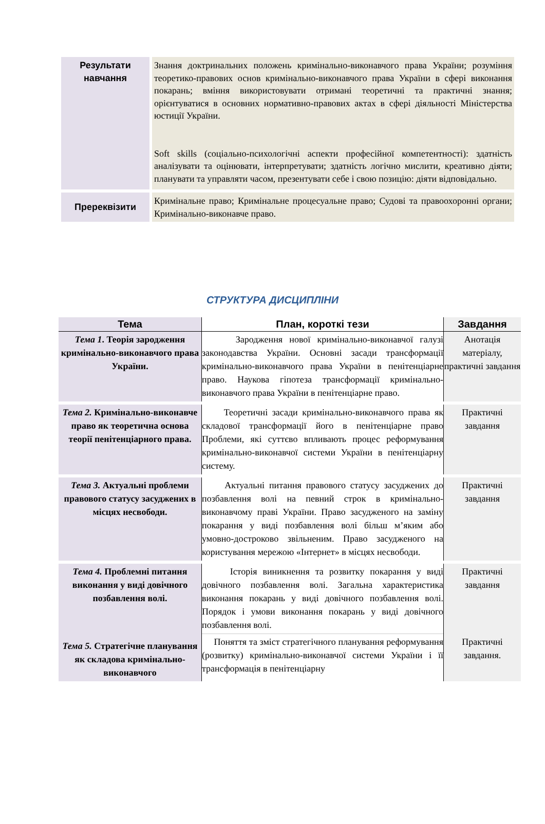| Результати навчання | Знання доктринальних положень кримінально-виконавчого права України; розуміння теоретико-правових основ кримінально-виконавчого права України в сфері виконання покарань; вміння використовувати отримані теоретичні та практичні знання; орієнтуватися в основних нормативно-правових актах в сфері діяльності Міністерства юстиції України. Soft skills (соціально-психологічні аспекти професійної компетентності): здатність аналізувати та оцінювати, інтерпретувати; здатність логічно мислити, креативно діяти; планувати та управляти часом, презентувати себе і свою позицію: діяти відповідально. |
| Пререквізити | Кримінальне право; Кримінальне процесуальне право; Судові та правоохоронні органи; Кримінально-виконавче право. |
СТРУКТУРА ДИСЦИПЛІНИ
| Тема | План, короткі тези | Завдання |
| --- | --- | --- |
| Тема 1 . Теорія зародження кримінально-виконавчого права України. | Зародження нової кримінально-виконавчої галузі законодавства України. Основні засади трансформації кримінально-виконавчого права України в пенітенціарне право. Наукова гіпотеза трансформації кримінально-виконавчого права України в пенітенціарне право. | Анотація матеріалу, практичні завдання |
| Тема 2. Кримінально-виконавче право як теоретична основа теорії пенітенціарного права. | Теоретичні засади кримінально-виконавчого права як складової трансформації його в пенітенціарне право Проблеми, які суттєво впливають процес реформування кримінально-виконавчої системи України в пенітенціарну систему. | Практичні завдання |
| Тема 3. Актуальні проблеми правового статусу засуджених в місцях несвободи. | Актуальні питання правового статусу засуджених до позбавлення волі на певний строк в кримінально-виконавчому праві України. Право засудженого на заміну покарання у виді позбавлення волі більш м’яким або умовно-достроково звільненим. Право засудженого на користування мережою «Інтернет» в місцях несвободи. | Практичні завдання |
| Тема 4. Проблемні питання виконання у виді довічного позбавлення волі. | Історія виникнення та розвитку покарання у виді довічного позбавлення волі. Загальна характеристика виконання покарань у виді довічного позбавлення волі. Порядок і умови виконання покарань у виді довічного позбавлення волі. | Практичні завдання |
| Тема 5. Стратегічне планування як складова кримінально-виконавчого | Поняття та зміст стратегічного планування реформування (розвитку) кримінально-виконавчої системи України і її трансформація в пенітенціарну | Практичні завдання. |